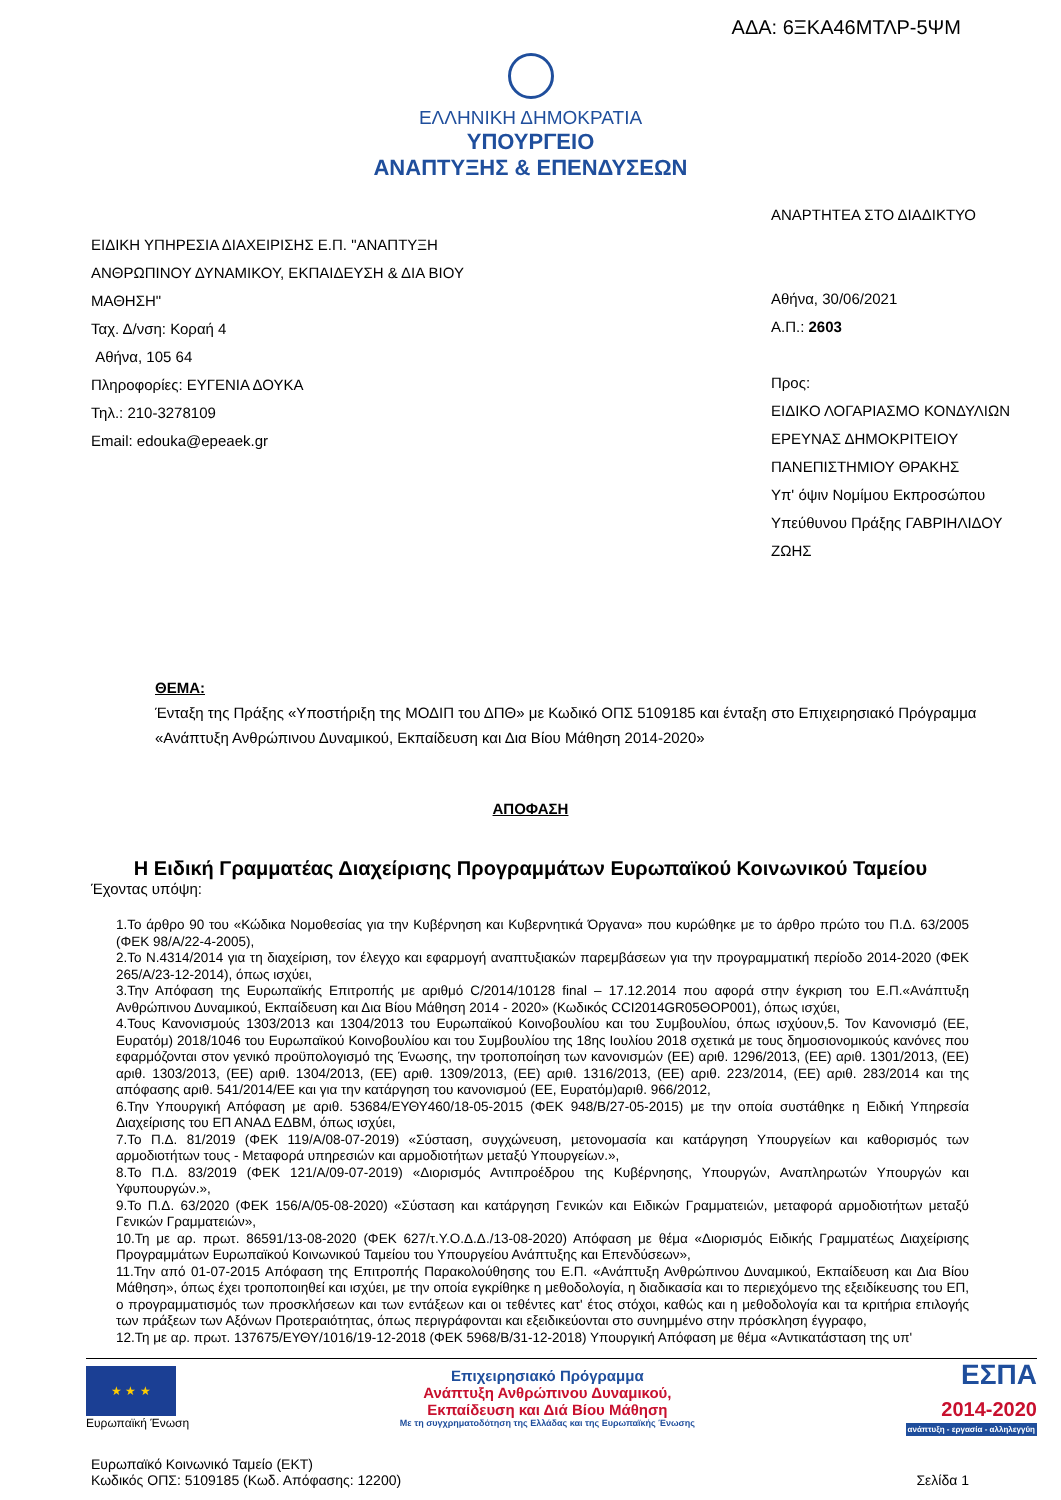ΑΔΑ: 6ΞΚΑ46ΜΤΛΡ-5ΨΜ
ΕΛΛΗΝΙΚΗ ΔΗΜΟΚΡΑΤΙΑ
ΥΠΟΥΡΓΕΙΟ
ΑΝΑΠΤΥΞΗΣ & ΕΠΕΝΔΥΣΕΩΝ
ΕΙΔΙΚΗ ΥΠΗΡΕΣΙΑ ΔΙΑΧΕΙΡΙΣΗΣ Ε.Π. "ΑΝΑΠΤΥΞΗ
ΑΝΘΡΩΠΙΝΟΥ ΔΥΝΑΜΙΚΟΥ, ΕΚΠΑΙΔΕΥΣΗ & ΔΙΑ ΒΙΟΥ
ΜΑΘΗΣΗ"
Ταχ. Δ/νση: Κοραή 4
Αθήνα, 105 64
Πληροφορίες: ΕΥΓΕΝΙΑ ΔΟΥΚΑ
Τηλ.: 210-3278109
Email: edouka@epeaek.gr
ΑΝΑΡΤΗΤΕΑ ΣΤΟ ΔΙΑΔΙΚΤΥΟ
Αθήνα, 30/06/2021
Α.Π.: 2603
Προς:
ΕΙΔΙΚΟ ΛΟΓΑΡΙΑΣΜΟ ΚΟΝΔΥΛΙΩΝ
ΕΡΕΥΝΑΣ ΔΗΜΟΚΡΙΤΕΙΟΥ
ΠΑΝΕΠΙΣΤΗΜΙΟΥ ΘΡΑΚΗΣ
Υπ' όψιν Νομίμου Εκπροσώπου
Υπεύθυνου Πράξης ΓΑΒΡΙΗΛΙΔΟΥ
ΖΩΗΣ
ΘΕΜΑ:
Ένταξη της Πράξης «Υποστήριξη της ΜΟΔΙΠ του ΔΠΘ» με Κωδικό ΟΠΣ 5109185 και ένταξη στο Επιχειρησιακό Πρόγραμμα «Ανάπτυξη Ανθρώπινου Δυναμικού, Εκπαίδευση και Δια Βίου Μάθηση 2014-2020»
ΑΠΟΦΑΣΗ
Η Ειδική Γραμματέας Διαχείρισης Προγραμμάτων Ευρωπαϊκού Κοινωνικού Ταμείου
Έχοντας υπόψη:
1.Το άρθρο 90 του «Κώδικα Νομοθεσίας για την Κυβέρνηση και Κυβερνητικά Όργανα» που κυρώθηκε με το άρθρο πρώτο του Π.Δ. 63/2005 (ΦΕΚ 98/Α/22-4-2005),
2.Το Ν.4314/2014 για τη διαχείριση, τον έλεγχο και εφαρμογή αναπτυξιακών παρεμβάσεων για την προγραμματική περίοδο 2014-2020 (ΦΕΚ 265/Α/23-12-2014), όπως ισχύει,
3.Την Απόφαση της Ευρωπαϊκής Επιτροπής με αριθμό C/2014/10128 final – 17.12.2014 που αφορά στην έγκριση του Ε.Π.«Ανάπτυξη Ανθρώπινου Δυναμικού, Εκπαίδευση και Δια Βίου Μάθηση 2014 - 2020» (Κωδικός CCI2014GR05ΘΟΡ001), όπως ισχύει,
4.Τους Κανονισμούς 1303/2013 και 1304/2013 του Ευρωπαϊκού Κοινοβουλίου και του Συμβουλίου, όπως ισχύουν,5. Τον Κανονισμό (ΕΕ, Ευρατόμ) 2018/1046 του Ευρωπαϊκού Κοινοβουλίου και του Συμβουλίου της 18ης Ιουλίου 2018 σχετικά με τους δημοσιονομικούς κανόνες που εφαρμόζονται στον γενικό προϋπολογισμό της Ένωσης, την τροποποίηση των κανονισμών (ΕΕ) αριθ. 1296/2013, (ΕΕ) αριθ. 1301/2013, (ΕΕ) αριθ. 1303/2013, (ΕΕ) αριθ. 1304/2013, (ΕΕ) αριθ. 1309/2013, (ΕΕ) αριθ. 1316/2013, (ΕΕ) αριθ. 223/2014, (ΕΕ) αριθ. 283/2014 και της απόφασης αριθ. 541/2014/ΕΕ και για την κατάργηση του κανονισμού (ΕΕ, Ευρατόμ)αριθ. 966/2012,
6.Την Υπουργική Απόφαση με αριθ. 53684/ΕΥΘΥ460/18-05-2015 (ΦΕΚ 948/Β/27-05-2015) με την οποία συστάθηκε η Ειδική Υπηρεσία Διαχείρισης του ΕΠ ΑΝΑΔ ΕΔΒΜ, όπως ισχύει,
7.Το Π.Δ. 81/2019 (ΦΕΚ 119/Α/08-07-2019) «Σύσταση, συγχώνευση, μετονομασία και κατάργηση Υπουργείων και καθορισμός των αρμοδιοτήτων τους - Μεταφορά υπηρεσιών και αρμοδιοτήτων μεταξύ Υπουργείων.»,
8.Το Π.Δ. 83/2019 (ΦΕΚ 121/Α/09-07-2019) «Διορισμός Αντιπροέδρου της Κυβέρνησης, Υπουργών, Αναπληρωτών Υπουργών και Υφυπουργών.»,
9.Το Π.Δ. 63/2020 (ΦΕΚ 156/Α/05-08-2020) «Σύσταση και κατάργηση Γενικών και Ειδικών Γραμματειών, μεταφορά αρμοδιοτήτων μεταξύ Γενικών Γραμματειών»,
10.Τη με αρ. πρωτ. 86591/13-08-2020 (ΦΕΚ 627/τ.Υ.Ο.Δ.Δ./13-08-2020) Απόφαση με θέμα «Διορισμός Ειδικής Γραμματέως Διαχείρισης Προγραμμάτων Ευρωπαϊκού Κοινωνικού Ταμείου του Υπουργείου Ανάπτυξης και Επενδύσεων»,
11.Την από 01-07-2015 Απόφαση της Επιτροπής Παρακολούθησης του Ε.Π. «Ανάπτυξη Ανθρώπινου Δυναμικού, Εκπαίδευση και Δια Βίου Μάθηση», όπως έχει τροποποιηθεί και ισχύει, με την οποία εγκρίθηκε η μεθοδολογία, η διαδικασία και το περιεχόμενο της εξειδίκευσης του ΕΠ, ο προγραμματισμός των προσκλήσεων και των εντάξεων και οι τεθέντες κατ' έτος στόχοι, καθώς και η μεθοδολογία και τα κριτήρια επιλογής των πράξεων των Αξόνων Προτεραιότητας, όπως περιγράφονται και εξειδικεύονται στο συνημμένο στην πρόσκληση έγγραφο,
12.Τη με αρ. πρωτ. 137675/ΕΥΘΥ/1016/19-12-2018 (ΦΕΚ 5968/Β/31-12-2018) Υπουργική Απόφαση με θέμα «Αντικατάσταση της υπ'
★ ★ ★
Ευρωπαϊκή Ένωση
Επιχειρησιακό Πρόγραμμα
Ανάπτυξη Ανθρώπινου Δυναμικού,
Εκπαίδευση και Διά Βίου Μάθηση
Με τη συγχρηματοδότηση της Ελλάδας και της Ευρωπαϊκής Ένωσης
ΕΣΠΑ
2014-2020
ανάπτυξη - εργασία - αλληλεγγύη
Ευρωπαϊκό Κοινωνικό Ταμείο (ΕΚΤ)
Κωδικός ΟΠΣ: 5109185 (Κωδ. Απόφασης: 12200)
Σελίδα 1